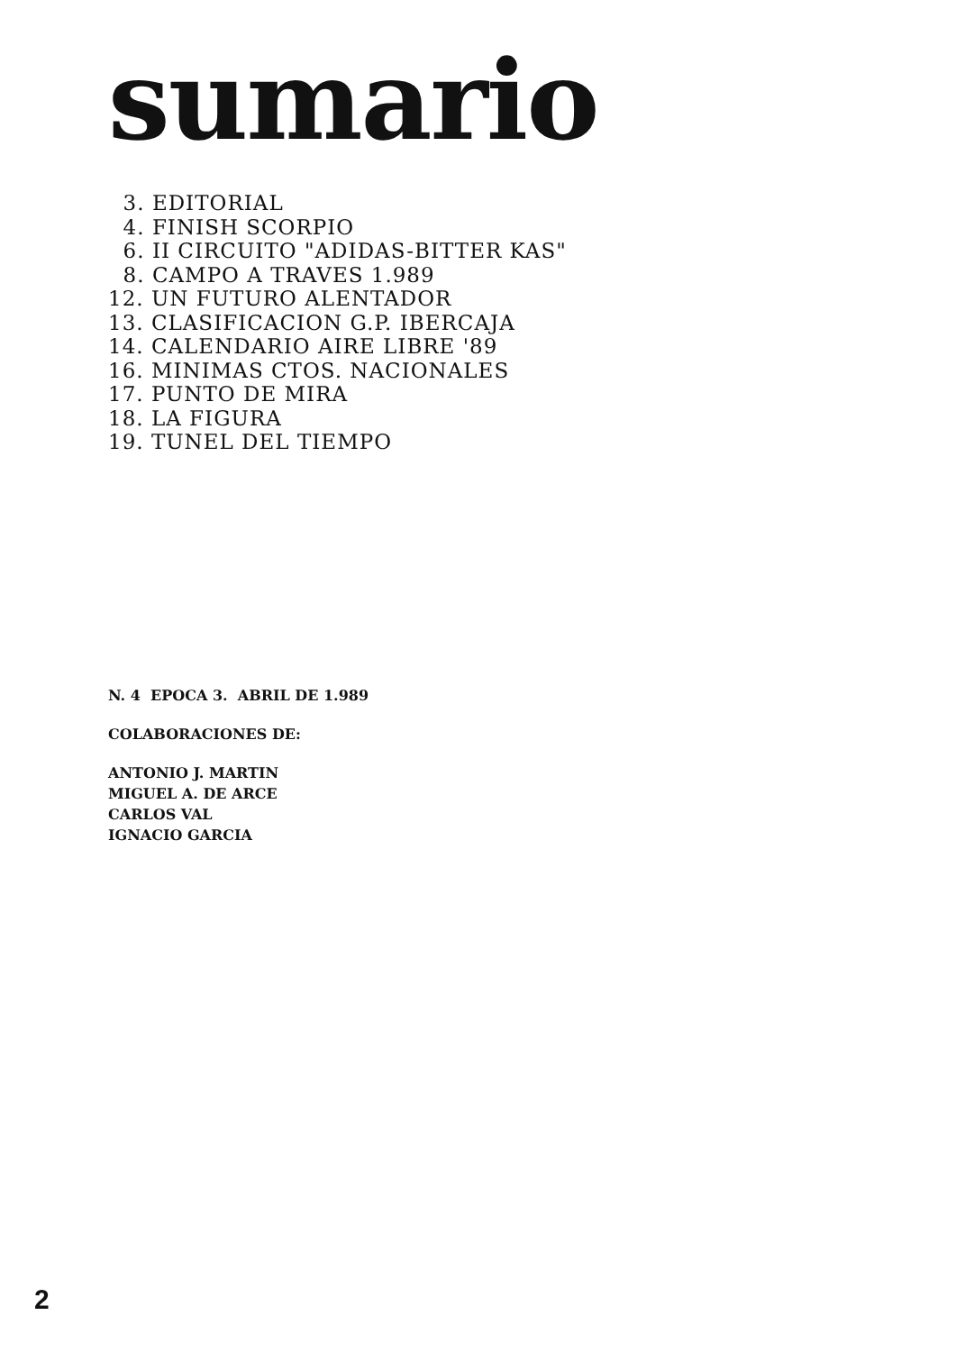sumario
3. EDITORIAL
4. FINISH SCORPIO
6. II CIRCUITO "ADIDAS-BITTER KAS"
8. CAMPO A TRAVES 1.989
12. UN FUTURO ALENTADOR
13. CLASIFICACION G.P. IBERCAJA
14. CALENDARIO AIRE LIBRE '89
16. MINIMAS CTOS. NACIONALES
17. PUNTO DE MIRA
18. LA FIGURA
19. TUNEL DEL TIEMPO
N. 4 EPOCA 3. ABRIL DE 1.989
COLABORACIONES DE:
ANTONIO J. MARTIN
MIGUEL A. DE ARCE
CARLOS VAL
IGNACIO GARCIA
2